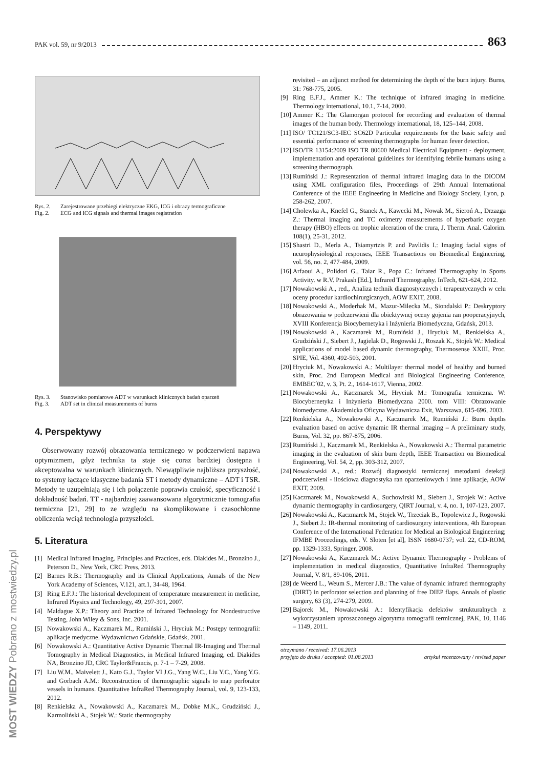PAK vol. 59, nr 9/2013 863
Rys. 2. Zarejestrowane przebiegi elektryczne EKG, ICG i obrazy termograficzne
Fig. 2. ECG and ICG signals and thermal images registration
Rys. 3. Stanowisko pomiarowe ADT w warunkach klinicznych badań oparzeń
Fig. 3. ADT set in clinical measurements of burns
4. Perspektywy
Obserwowany rozwój obrazowania termicznego w podczerwieni napawa optymizmem, gdyż technika ta staje się coraz bardziej dostępna i akceptowalna w warunkach klinicznych. Niewątpliwie najbliższa przyszłość, to systemy łączące klasyczne badania ST i metody dynamiczne – ADT i TSR. Metody te uzupełniają się i ich połączenie poprawia czułość, specyficzność i dokładność badań. TT - najbardziej zaawansowana algorytmicznie tomografia termiczna [21, 29] to ze względu na skomplikowane i czasochłonne obliczenia wciąż technologia przyszłości.
5. Literatura
[1] Medical Infrared Imaging. Principles and Practices, eds. Diakides M., Bronzino J., Peterson D., New York, CRC Press, 2013.
[2] Barnes R.B.: Thermography and its Clinical Applications, Annals of the New York Academy of Sciences, V.121, art.1, 34-48, 1964.
[3] Ring E.F.J.: The historical development of temperature measurement in medicine, Infrared Physics and Technology, 49, 297-301, 2007.
[4] Maldague X.P.: Theory and Practice of Infrared Technology for Nondestructive Testing, John Wiley & Sons, Inc. 2001.
[5] Nowakowski A., Kaczmarek M., Rumiński J., Hryciuk M.: Postępy termografii: aplikacje medyczne. Wydawnictwo Gdańskie, Gdańsk, 2001.
[6] Nowakowski A.: Quantitative Active Dynamic Thermal IR-Imaging and Thermal Tomography in Medical Diagnostics, in Medical Infrared Imaging, ed. Diakides NA, Bronzino JD, CRC Taylor&Francis, p. 7-1 – 7-29, 2008.
[7] Liu W.M., Maivelett J., Kato G.J., Taylor VI J.G., Yang W.C., Liu Y.C., Yang Y.G. and Gorbach A.M.: Reconstruction of thermographic signals to map perforator vessels in humans. Quantitative InfraRed Thermography Journal, vol. 9, 123-133, 2012.
[8] Renkielska A., Nowakowski A., Kaczmarek M., Dobke M.K., Grudziński J., Karmoliński A., Stojek W.: Static thermography
revisited – an adjunct method for determining the depth of the burn injury. Burns, 31: 768-775, 2005.
[9] Ring E.F.J., Ammer K.: The technique of infrared imaging in medicine. Thermology international, 10.1, 7-14, 2000.
[10] Ammer K.: The Glamorgan protocol for recording and evaluation of thermal images of the human body. Thermology international, 18, 125–144, 2008.
[11] ISO/ TC121/SC3-IEC SC62D Particular requirements for the basic safety and essential performance of screening thermographs for human fever detection.
[12] ISO/TR 13154:2009 ISO TR 80600 Medical Electrical Equipment - deployment, implementation and operational guidelines for identifying febrile humans using a screening thermograph.
[13] Rumiński J.: Representation of thermal infrared imaging data in the DICOM using XML configuration files, Proceedings of 29th Annual International Conference of the IEEE Engineering in Medicine and Biology Society, Lyon, p. 258-262, 2007.
[14] Cholewka A., Knefel G., Stanek A., Kawecki M., Nowak M., Sieroń A., Drzazga Z.: Thermal imaging and TC oximetry measurements of hyperbaric oxygen therapy (HBO) effects on trophic ulceration of the crura, J. Therm. Anal. Calorim. 108(1), 25-31, 2012.
[15] Shastri D., Merla A., Tsiamyrtzis P. and Pavlidis I.: Imaging facial signs of neurophysiological responses, IEEE Transactions on Biomedical Engineering, vol. 56, no. 2, 477-484, 2009.
[16] Arfaoui A., Polidori G., Taiar R., Popa C.: Infrared Thermography in Sports Activity. w R.V. Prakash [Ed.], Infrared Thermography. InTech, 621-624, 2012.
[17] Nowakowski A., red., Analiza technik diagnostycznych i terapeutycznych w celu oceny procedur kardiochirurgicznych, AOW EXIT, 2008.
[18] Nowakowski A., Moderhak M., Mazur-Milecka M., Siondalski P.: Deskryptory obrazowania w podczerwieni dla obiektywnej oceny gojenia ran pooperacyjnych, XVIII Konferencja Biocybernetyka i Inżynieria Biomedyczna, Gdańsk, 2013.
[19] Nowakowski A., Kaczmarek M., Rumiński J., Hryciuk M., Renkielska A., Grudziński J., Siebert J., Jagielak D., Rogowski J., Roszak K., Stojek W.: Medical applications of model based dynamic thermography, Thermosense XXIII, Proc. SPIE, Vol. 4360, 492-503, 2001.
[20] Hryciuk M., Nowakowski A.: Multilayer thermal model of healthy and burned skin, Proc. 2nd European Medical and Biological Engineering Conference, EMBEC´02, v. 3, Pt. 2., 1614-1617, Vienna, 2002.
[21] Nowakowski A., Kaczmarek M., Hryciuk M.: Tomografia termiczna. W: Biocybernetyka i Inżynieria Biomedyczna 2000. tom VIII: Obrazowanie biomedyczne. Akademicka Oficyna Wydawnicza Exit, Warszawa, 615-696, 2003.
[22] Renkielska A., Nowakowski A., Kaczmarek M., Rumiński J.: Burn depths evaluation based on active dynamic IR thermal imaging – A preliminary study, Burns, Vol. 32, pp. 867-875, 2006.
[23] Rumiński J., Kaczmarek M., Renkielska A., Nowakowski A.: Thermal parametric imaging in the evaluation of skin burn depth, IEEE Transaction on Biomedical Engineering, Vol. 54, 2, pp. 303-312, 2007.
[24] Nowakowski A., red.: Rozwój diagnostyki termicznej metodami detekcji podczerwieni - ilościowa diagnostyka ran oparzeniowych i inne aplikacje, AOW EXIT, 2009.
[25] Kaczmarek M., Nowakowski A., Suchowirski M., Siebert J., Strojek W.: Active dynamic thermography in cardiosurgery, QIRT Journal, v. 4, no. 1, 107-123, 2007.
[26] Nowakowski A., Kaczmarek M., Stojek W., Trzeciak B., Topolewicz J., Rogowski J., Siebert J.: IR-thermal monitoring of cardiosurgery interventions, 4th European Conference of the International Federation for Medical an Biological Engineering; IFMBE Proceedings, eds. V. Sloten [et al], ISSN 1680-0737; vol. 22, CD-ROM, pp. 1329-1333, Springer, 2008.
[27] Nowakowski A., Kaczmarek M.: Active Dynamic Thermography - Problems of implementation in medical diagnostics, Quantitative InfraRed Thermography Journal, V. 8/1, 89-106, 2011.
[28] de Weerd L., Weum S., Mercer J.B.: The value of dynamic infrared thermography (DIRT) in perforator selection and planning of free DIEP flaps. Annals of plastic surgery, 63 (3), 274-279, 2009.
[29] Bajorek M., Nowakowski A.: Identyfikacja defektów strukturalnych z wykorzystaniem uproszczonego algorytmu tomografii termicznej, PAK, 10, 1146 – 1149, 2011.
otrzymano / received: 17.06.2013
przyjęto do druku / accepted: 01.08.2013 artykuł recenzowany / revised paper
MOST WIEDZY Pobrano z mostwiedzy.pl